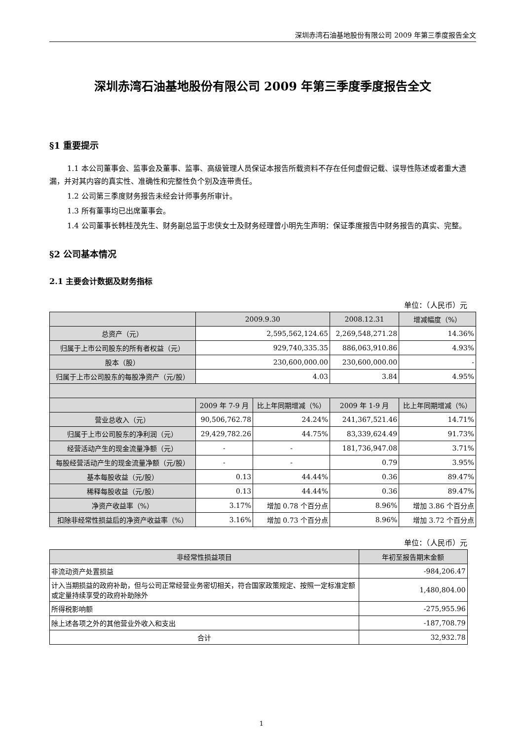深圳赤湾石油基地股份有限公司 2009 年第三季度报告全文
深圳赤湾石油基地股份有限公司 2009 年第三季度季度报告全文
§1 重要提示
1.1 本公司董事会、监事会及董事、监事、高级管理人员保证本报告所载资料不存在任何虚假记载、误导性陈述或者重大遗漏，并对其内容的真实性、准确性和完整性负个别及连带责任。
1.2 公司第三季度财务报告未经会计师事务所审计。
1.3 所有董事均已出席董事会。
1.4 公司董事长韩桂茂先生、财务副总监于忠侠女士及财务经理曾小明先生声明：保证季度报告中财务报告的真实、完整。
§2 公司基本情况
2.1 主要会计数据及财务指标
单位：（人民币）元
| | 2009.9.30 | | 2008.12.31 | 增减幅度（%） |
| --- | --- | --- | --- | --- |
| 总资产（元） | 2,595,562,124.65 | | 2,269,548,271.28 | 14.36% |
| 归属于上市公司股东的所有者权益（元） | 929,740,335.35 | | 886,063,910.86 | 4.93% |
| 股本（股） | 230,600,000.00 | | 230,600,000.00 | - |
| 归属于上市公司股东的每股净资产（元/股） | 4.03 | | 3.84 | 4.95% |
| | 2009 年 7-9 月 | 比上年同期增减（%） | 2009 年 1-9 月 | 比上年同期增减（%） |
| 营业总收入（元） | 90,506,762.78 | 24.24% | 241,367,521.46 | 14.71% |
| 归属于上市公司股东的净利润（元） | 29,429,782.26 | 44.75% | 83,339,624.49 | 91.73% |
| 经营活动产生的现金流量净额（元） | - | - | 181,736,947.08 | 3.71% |
| 每股经营活动产生的现金流量净额（元/股） | - | - | 0.79 | 3.95% |
| 基本每股收益（元/股） | 0.13 | 44.44% | 0.36 | 89.47% |
| 稀释每股收益（元/股） | 0.13 | 44.44% | 0.36 | 89.47% |
| 净资产收益率（%） | 3.17% | 增加 0.78 个百分点 | 8.96% | 增加 3.86 个百分点 |
| 扣除非经常性损益后的净资产收益率（%） | 3.16% | 增加 0.73 个百分点 | 8.96% | 增加 3.72 个百分点 |
单位：（人民币）元
| 非经常性损益项目 | 年初至报告期末金额 |
| --- | --- |
| 非流动资产处置损益 | -984,206.47 |
| 计入当期损益的政府补助，但与公司正常经营业务密切相关，符合国家政策规定、按照一定标准定额或定量持续享受的政府补助除外 | 1,480,804.00 |
| 所得税影响额 | -275,955.96 |
| 除上述各项之外的其他营业外收入和支出 | -187,708.79 |
| 合计 | 32,932.78 |
1